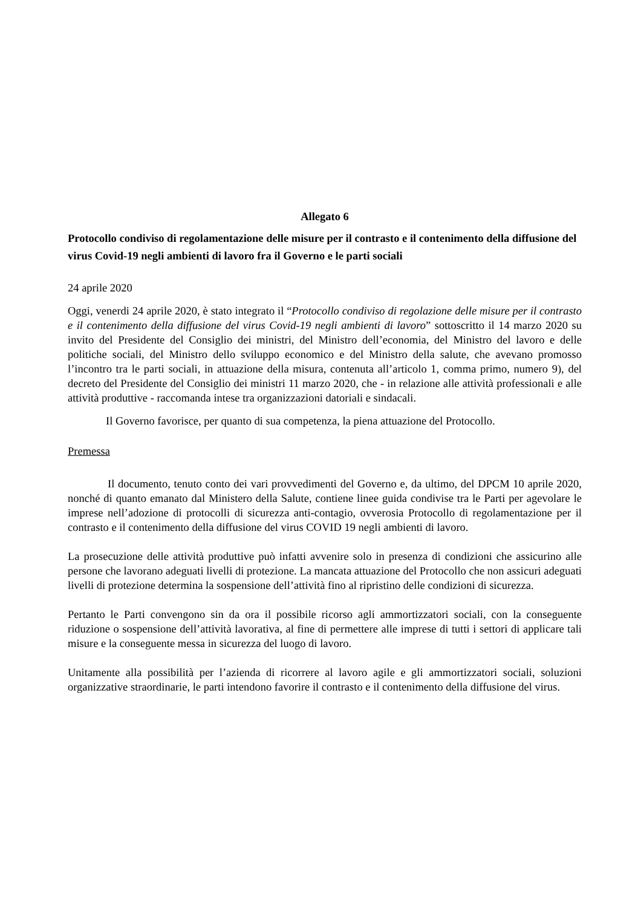Allegato 6
Protocollo condiviso di regolamentazione delle misure per il contrasto e il contenimento della diffusione del virus Covid-19 negli ambienti di lavoro fra il Governo e le parti sociali
24 aprile 2020
Oggi, venerdi 24 aprile 2020, è stato integrato il “Protocollo condiviso di regolazione delle misure per il contrasto e il contenimento della diffusione del virus Covid-19 negli ambienti di lavoro” sottoscritto il 14 marzo 2020 su invito del Presidente del Consiglio dei ministri, del Ministro dell’economia, del Ministro del lavoro e delle politiche sociali, del Ministro dello sviluppo economico e del Ministro della salute, che avevano promosso l’incontro tra le parti sociali, in attuazione della misura, contenuta all’articolo 1, comma primo, numero 9), del decreto del Presidente del Consiglio dei ministri 11 marzo 2020, che - in relazione alle attività professionali e alle attività produttive - raccomanda intese tra organizzazioni datoriali e sindacali.
Il Governo favorisce, per quanto di sua competenza, la piena attuazione del Protocollo.
Premessa
Il documento, tenuto conto dei vari provvedimenti del Governo e, da ultimo, del DPCM 10 aprile 2020, nonché di quanto emanato dal Ministero della Salute, contiene linee guida condivise tra le Parti per agevolare le imprese nell’adozione di protocolli di sicurezza anti-contagio, ovverosia Protocollo di regolamentazione per il contrasto e il contenimento della diffusione del virus COVID 19 negli ambienti di lavoro.
La prosecuzione delle attività produttive può infatti avvenire solo in presenza di condizioni che assicurino alle persone che lavorano adeguati livelli di protezione. La mancata attuazione del Protocollo che non assicuri adeguati livelli di protezione determina la sospensione dell’attività fino al ripristino delle condizioni di sicurezza.
Pertanto le Parti convengono sin da ora il possibile ricorso agli ammortizzatori sociali, con la conseguente riduzione o sospensione dell’attività lavorativa, al fine di permettere alle imprese di tutti i settori di applicare tali misure e la conseguente messa in sicurezza del luogo di lavoro.
Unitamente alla possibilità per l’azienda di ricorrere al lavoro agile e gli ammortizzatori sociali, soluzioni organizzative straordinarie, le parti intendono favorire il contrasto e il contenimento della diffusione del virus.